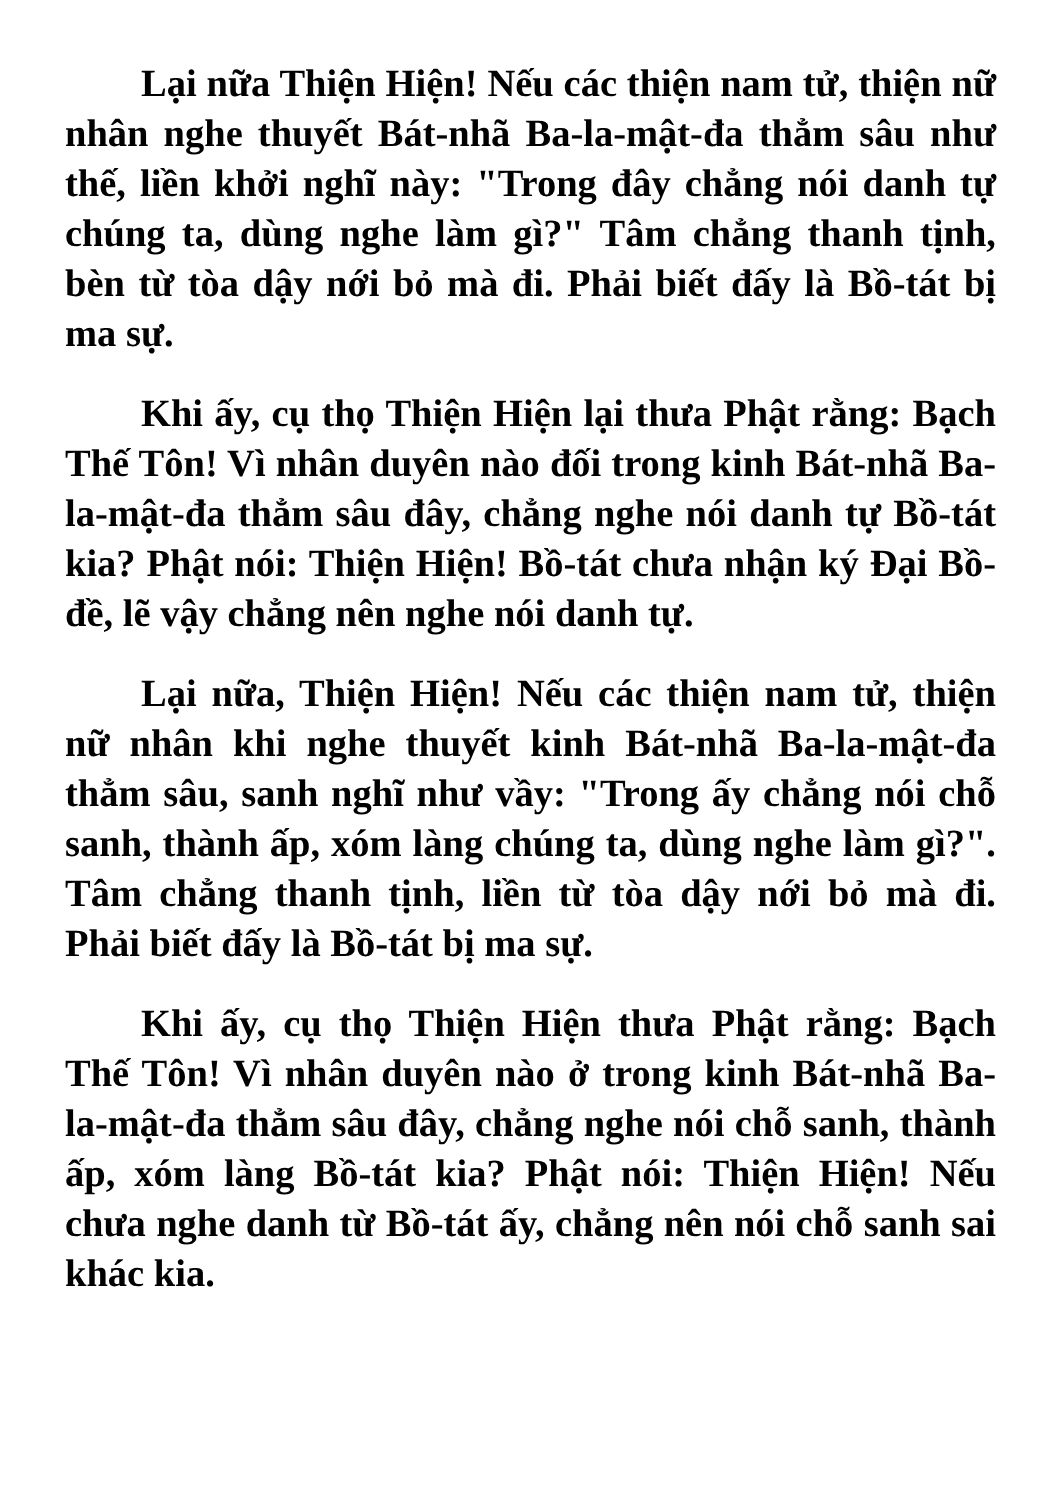Lại nữa Thiện Hiện! Nếu các thiện nam tử, thiện nữ nhân nghe thuyết Bát-nhã Ba-la-mật-đa thẳm sâu như thế, liền khởi nghĩ này: "Trong đây chẳng nói danh tự chúng ta, dùng nghe làm gì?" Tâm chẳng thanh tịnh, bèn từ tòa dậy nới bỏ mà đi. Phải biết đấy là Bồ-tát bị ma sự.
Khi ấy, cụ thọ Thiện Hiện lại thưa Phật rằng: Bạch Thế Tôn! Vì nhân duyên nào đối trong kinh Bát-nhã Ba-la-mật-đa thẳm sâu đây, chẳng nghe nói danh tự Bồ-tát kia? Phật nói: Thiện Hiện! Bồ-tát chưa nhận ký Đại Bồ-đề, lẽ vậy chẳng nên nghe nói danh tự.
Lại nữa, Thiện Hiện! Nếu các thiện nam tử, thiện nữ nhân khi nghe thuyết kinh Bát-nhã Ba-la-mật-đa thẳm sâu, sanh nghĩ như vầy: "Trong ấy chẳng nói chỗ sanh, thành ấp, xóm làng chúng ta, dùng nghe làm gì?". Tâm chẳng thanh tịnh, liền từ tòa dậy nới bỏ mà đi. Phải biết đấy là Bồ-tát bị ma sự.
Khi ấy, cụ thọ Thiện Hiện thưa Phật rằng: Bạch Thế Tôn! Vì nhân duyên nào ở trong kinh Bát-nhã Ba-la-mật-đa thẳm sâu đây, chẳng nghe nói chỗ sanh, thành ấp, xóm làng Bồ-tát kia? Phật nói: Thiện Hiện! Nếu chưa nghe danh từ Bồ-tát ấy, chẳng nên nói chỗ sanh sai khác kia.